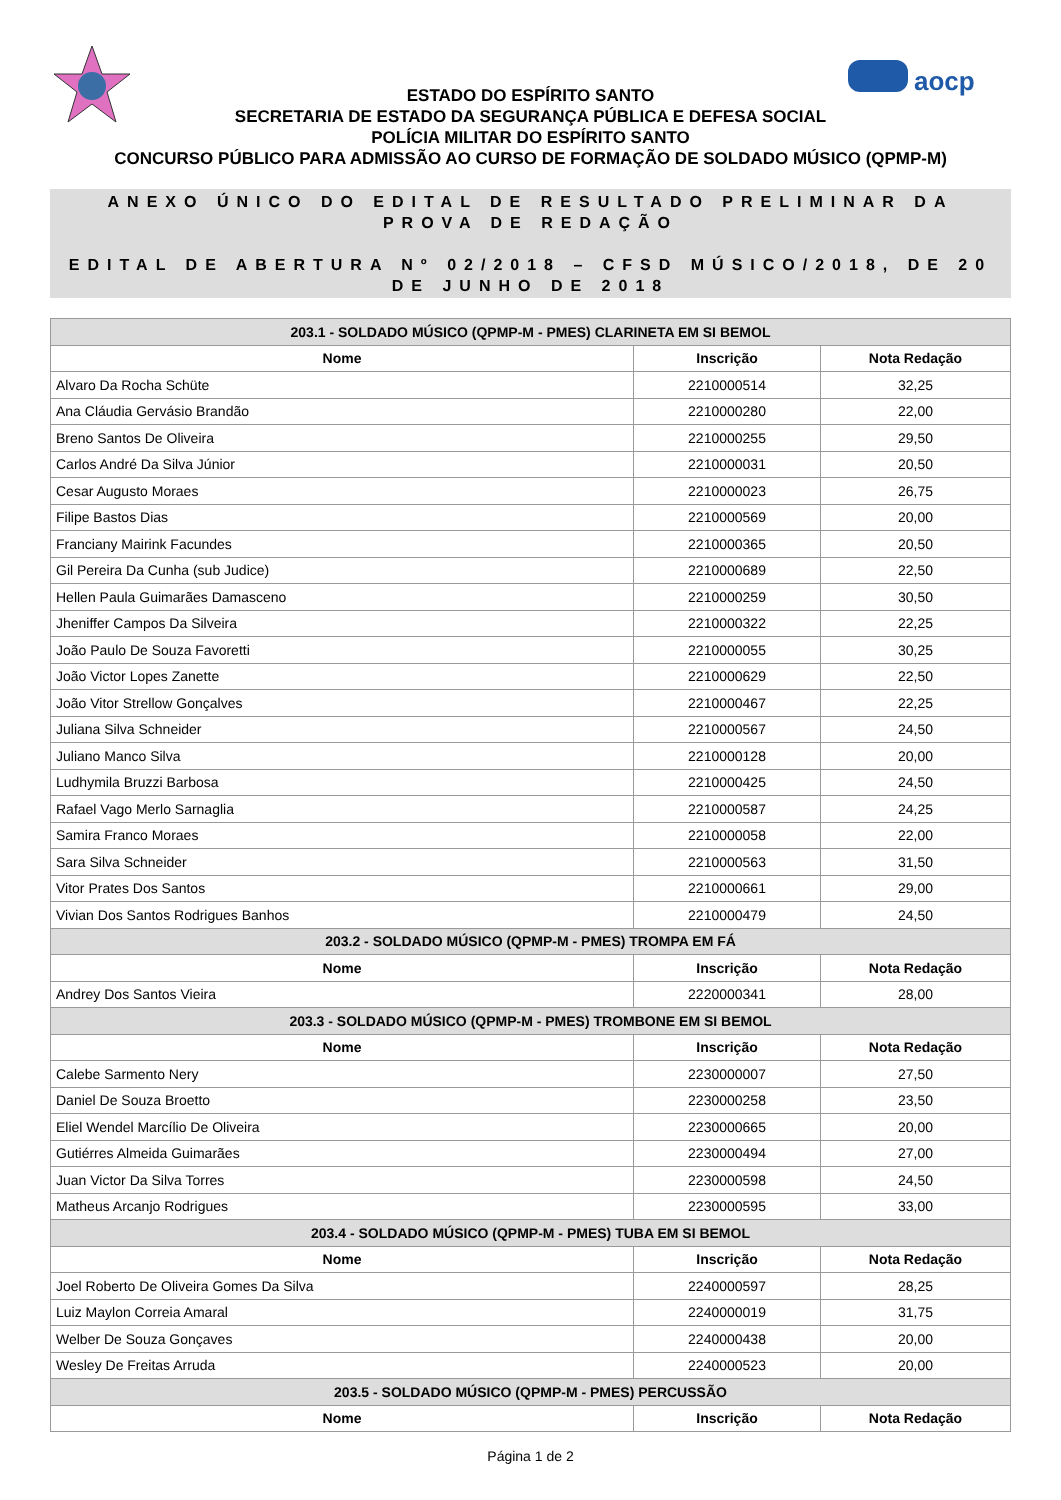aocp
ESTADO DO ESPÍRITO SANTO
SECRETARIA DE ESTADO DA SEGURANÇA PÚBLICA E DEFESA SOCIAL
POLÍCIA MILITAR DO ESPÍRITO SANTO
CONCURSO PÚBLICO PARA ADMISSÃO AO CURSO DE FORMAÇÃO DE SOLDADO MÚSICO (QPMP-M)
ANEXO ÚNICO DO EDITAL DE RESULTADO PRELIMINAR DA PROVA DE REDAÇÃO
EDITAL DE ABERTURA Nº 02/2018 – CFSD MÚSICO/2018, DE 20 DE JUNHO DE 2018
| 203.1 - SOLDADO MÚSICO (QPMP-M - PMES) CLARINETA EM SI BEMOL | | |
| Nome | Inscrição | Nota Redação |
| Alvaro Da Rocha Schüte | 2210000514 | 32,25 |
| Ana Cláudia Gervásio Brandão | 2210000280 | 22,00 |
| Breno Santos De Oliveira | 2210000255 | 29,50 |
| Carlos André Da Silva Júnior | 2210000031 | 20,50 |
| Cesar Augusto Moraes | 2210000023 | 26,75 |
| Filipe Bastos Dias | 2210000569 | 20,00 |
| Franciany Mairink Facundes | 2210000365 | 20,50 |
| Gil Pereira Da Cunha (sub Judice) | 2210000689 | 22,50 |
| Hellen Paula Guimarães Damasceno | 2210000259 | 30,50 |
| Jheniffer Campos Da Silveira | 2210000322 | 22,25 |
| João Paulo De Souza Favoretti | 2210000055 | 30,25 |
| João Victor Lopes Zanette | 2210000629 | 22,50 |
| João Vitor Strellow Gonçalves | 2210000467 | 22,25 |
| Juliana Silva Schneider | 2210000567 | 24,50 |
| Juliano Manco Silva | 2210000128 | 20,00 |
| Ludhymila Bruzzi Barbosa | 2210000425 | 24,50 |
| Rafael Vago Merlo Sarnaglia | 2210000587 | 24,25 |
| Samira Franco Moraes | 2210000058 | 22,00 |
| Sara Silva Schneider | 2210000563 | 31,50 |
| Vitor Prates Dos Santos | 2210000661 | 29,00 |
| Vivian Dos Santos Rodrigues Banhos | 2210000479 | 24,50 |
| 203.2 - SOLDADO MÚSICO (QPMP-M - PMES) TROMPA EM FÁ | | |
| Nome | Inscrição | Nota Redação |
| Andrey Dos Santos Vieira | 2220000341 | 28,00 |
| 203.3 - SOLDADO MÚSICO (QPMP-M - PMES) TROMBONE EM SI BEMOL | | |
| Nome | Inscrição | Nota Redação |
| Calebe Sarmento Nery | 2230000007 | 27,50 |
| Daniel De Souza Broetto | 2230000258 | 23,50 |
| Eliel Wendel Marcílio De Oliveira | 2230000665 | 20,00 |
| Gutiérres Almeida Guimarães | 2230000494 | 27,00 |
| Juan Victor Da Silva Torres | 2230000598 | 24,50 |
| Matheus Arcanjo Rodrigues | 2230000595 | 33,00 |
| 203.4 - SOLDADO MÚSICO (QPMP-M - PMES) TUBA EM SI BEMOL | | |
| Nome | Inscrição | Nota Redação |
| Joel Roberto De Oliveira Gomes Da Silva | 2240000597 | 28,25 |
| Luiz Maylon Correia Amaral | 2240000019 | 31,75 |
| Welber De Souza Gonçaves | 2240000438 | 20,00 |
| Wesley De Freitas Arruda | 2240000523 | 20,00 |
| 203.5 - SOLDADO MÚSICO (QPMP-M - PMES) PERCUSSÃO | | |
| Nome | Inscrição | Nota Redação |
Página 1 de 2